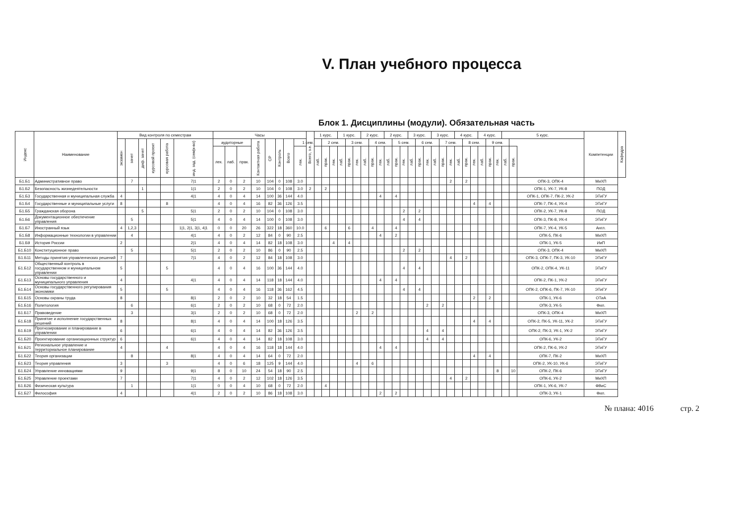V. План учебного процесса
Блок 1. Дисциплины (модули). Обязательная часть
| Индекс | Наименование | Вид контроля по семестрам | | | | | | Часы | | | | | | | | Всего, з.е. | 1 курс. | | | 1 курс. | | | 2 курс. | | | 2 курс. | | | 3 курс. | | | 3 курс. | | | 4 курс. | | | 4 курс. | | | 5 курс. | | | Компетенции | Кафедра |
| --- | --- | --- | --- | --- | --- | --- | --- | --- | --- | --- | --- | --- | --- | --- | --- | --- | --- | --- | --- | --- | --- | --- | --- | --- | --- | --- | --- | --- | --- | --- | --- | --- | --- | --- | --- | --- | --- | --- | --- | --- | --- | --- | --- | --- | --- |
| | | экзамен | зачет | диф. зачет | курсовой проект | курсовая работа | инд. зад. (сем/к-во) | аудиторные | | | Контактная работа | СР | Контроль | Всего | 1 сем. | | | 2 сем. | | | 3 сем. | | | 4 сем. | | | 5 сем. | | | 6 сем. | | | 7 сем. | | | 8 сем. | | | 9 сем. | | | | | | |
| | | | | | | | | лек. | лаб. | прак. | | | | | лек. | | лаб. | прак. | лек. | лаб. | прак. | лек. | лаб. | прак. | лек. | лаб. | прак. | лек. | лаб. | прак. | лек. | лаб. | прак. | лек. | лаб. | прак. | лек. | лаб. | прак. | лек. | лаб. | прак. | | | |
| Б1.Б1 | Административное право | | 7 | | | | 7/1 | 2 | 0 | 2 | 10 | 104 | 0 | 108 | 3.0 | | | | | | | | | | | | | | | | | | | 2 | | 2 | | | | | | | ОПК-3, ОПК-4 | МиХП | |
| Б1.Б2 | Безопасность жизнедеятельности | | | 1 | | | 1/1 | 2 | 0 | 2 | 10 | 104 | 0 | 108 | 3.0 | 2 | | 2 | | | | | | | | | | | | | | | | | | | | | | | | | ОПК-1, УК-7, УК-8 | ПОД | |
| Б1.Б3 | Государственная и муниципальная служба | 4 | | | | | 4/1 | 4 | 0 | 4 | 14 | 100 | 36 | 144 | 4.0 | | | | | | | | | | 4 | | 4 | | | | | | | | | | | | | | | | ОПК-1, ОПК-7, ПК-2, УК-2 | ЭТиГУ | |
| Б1.Б4 | Государственные и муниципальные услуги | 8 | | | | 8 | | 4 | 0 | 4 | 16 | 82 | 36 | 126 | 3.5 | | | | | | | | | | | | | | | | | | | | | | 4 | | 4 | | | | ОПК-7, ПК-4, УК-4 | ЭТиГУ | |
| Б1.Б5 | Гражданская оборона | | | 5 | | | 5/1 | 2 | 0 | 2 | 10 | 104 | 0 | 108 | 3.0 | | | | | | | | | | | | | 2 | | 2 | | | | | | | | | | | | | ОПК-2, УК-7, УК-8 | ПОД | |
| Б1.Б6 | Документационное обеспечение управления | | 5 | | | | 5/1 | 4 | 0 | 4 | 14 | 100 | 0 | 108 | 3.0 | | | | | | | | | | | | | 4 | | 4 | | | | | | | | | | | | | ОПК-3, ПК-8, УК-4 | ЭТиГУ | |
| Б1.Б7 | Иностранный язык | 4 | 1,2,3 | | | | 1/1, 2/1, 3/1, 4/1 | 0 | 0 | 20 | 26 | 322 | 18 | 360 | 10.0 | | | 6 | | | 6 | | | 4 | | | 4 | | | | | | | | | | | | | | | | ОПК-7, УК-4, УК-5 | Англ. | |
| Б1.Б8 | Информационные технологии в управлении | | 4 | | | | 4/1 | 4 | 0 | 2 | 12 | 84 | 0 | 90 | 2.5 | | | | | | | | | | 4 | | 2 | | | | | | | | | | | | | | | | ОПК-5, ПК-6 | МиХП | |
| Б1.Б9 | История России | 2 | | | | | 2/1 | 4 | 0 | 4 | 14 | 82 | 18 | 108 | 3.0 | | | | 4 | | 4 | | | | | | | | | | | | | | | | | | | | | | ОПК-1, УК-5 | ИиП | |
| Б1.Б10 | Конституционное право | | 5 | | | | 5/1 | 2 | 0 | 2 | 10 | 86 | 0 | 90 | 2.5 | | | | | | | | | | | | | 2 | | 2 | | | | | | | | | | | | | ОПК-3, ОПК-4 | МиХП | |
| Б1.Б11 | Методы принятия управленческих решений | 7 | | | | | 7/1 | 4 | 0 | 2 | 12 | 84 | 18 | 108 | 3.0 | | | | | | | | | | | | | | | | | | | 4 | | 2 | | | | | | | ОПК-3, ОПК-7, ПК-3, УК-10 | ЭТиГУ | |
| Б1.Б12 | Общественный контроль в государственном и муниципальном управлении | 5 | | | | 5 | | 4 | 0 | 4 | 16 | 100 | 36 | 144 | 4.0 | | | | | | | | | | | | | 4 | | 4 | | | | | | | | | | | | | ОПК-2, ОПК-4, УК-11 | ЭТиГУ | |
| Б1.Б13 | Основы государственного и муниципального управления | 4 | | | | | 4/1 | 4 | 0 | 4 | 14 | 118 | 18 | 144 | 4.0 | | | | | | | | | | 4 | | 4 | | | | | | | | | | | | | | | | ОПК-2, ПК-1, УК-2 | ЭТиГУ | |
| Б1.Б14 | Основы государственного регулирования экономики | 5 | | | | 5 | | 4 | 0 | 4 | 16 | 118 | 36 | 162 | 4.5 | | | | | | | | | | | | | 4 | | 4 | | | | | | | | | | | | | ОПК-2, ОПК-6, ПК-7, УК-10 | ЭТиГУ | |
| Б1.Б15 | Основы охраны труда | 8 | | | | | 8/1 | 2 | 0 | 2 | 10 | 32 | 18 | 54 | 1.5 | | | | | | | | | | | | | | | | | | | | | | 2 | | 2 | | | | ОПК-1, УК-6 | ОТиА | |
| Б1.Б16 | Политология | | 6 | | | | 6/1 | 2 | 0 | 2 | 10 | 68 | 0 | 72 | 2.0 | | | | | | | | | | | | | | | | 2 | | 2 | | | | | | | | | | ОПК-3, УК-5 | Фил. | |
| Б1.Б17 | Правоведение | | 3 | | | | 3/1 | 2 | 0 | 2 | 10 | 68 | 0 | 72 | 2.0 | | | | | | | 2 | | 2 | | | | | | | | | | | | | | | | | | | ОПК-3, ОПК-4 | МиХП | |
| Б1.Б18 | Принятие и исполнение государственных решений | 8 | | | | | 8/1 | 4 | 0 | 4 | 14 | 100 | 18 | 126 | 3.5 | | | | | | | | | | | | | | | | | | | | | | 4 | | 4 | | | | ОПК-2, ПК-5, УК-11, УК-2 | ЭТиГУ | |
| Б1.Б19 | Прогнозирование и планирование в управлении | 6 | | | | | 6/1 | 4 | 0 | 4 | 14 | 82 | 36 | 126 | 3.5 | | | | | | | | | | | | | | | | 4 | | 4 | | | | | | | | | | ОПК-2, ПК-3, УК-1, УК-2 | ЭТиГУ | |
| Б1.Б20 | Проектирование организационных структур | 6 | | | | | 6/1 | 4 | 0 | 4 | 14 | 82 | 18 | 108 | 3.0 | | | | | | | | | | | | | | | | 4 | | 4 | | | | | | | | | | ОПК-6, УК-2 | ЭТиГУ | |
| Б1.Б21 | Региональное управление и территориальное планирование | 4 | | | | 4 | | 4 | 0 | 4 | 16 | 118 | 18 | 144 | 4.0 | | | | | | | | | | 4 | | 4 | | | | | | | | | | | | | | | | ОПК-2, ПК-6, УК-2 | ЭТиГУ | |
| Б1.Б22 | Теория организации | | 8 | | | | 8/1 | 4 | 0 | 4 | 14 | 64 | 0 | 72 | 2.0 | | | | | | | | | | | | | | | | | | | | | | 4 | | 4 | | | | ОПК-7, ПК-2 | МиХП | |
| Б1.Б23 | Теория управления | 3 | | | | 3 | | 4 | 0 | 6 | 18 | 125 | 9 | 144 | 4.0 | | | | | | | 4 | | 6 | | | | | | | | | | | | | | | | | | | ОПК-2, УК-10, УК-6 | ЭТиГУ | |
| Б1.Б24 | Управление инновациями | 9 | | | | | 9/1 | 8 | 0 | 10 | 24 | 54 | 18 | 90 | 2.5 | | | | | | | | | | | | | | | | | | | | | | | | | 8 | | 10 | ОПК-2, ПК-6 | ЭТиГУ | |
| Б1.Б25 | Управление проектами | 7 | | | | | 7/1 | 4 | 0 | 2 | 12 | 102 | 18 | 126 | 3.5 | | | | | | | | | | | | | | | | | | | 4 | | 2 | | | | | | | ОПК-6, УК-2 | МиХП | |
| Б1.Б26 | Физическая культура | | 1 | | | | 1/1 | 0 | 0 | 4 | 10 | 68 | 0 | 72 | 2.0 | | | 4 | | | | | | | | | | | | | | | | | | | | | | | | | ОПК-1, УК-6, УК-7 | ФВиС | |
| Б1.Б27 | Философия | 4 | | | | | 4/1 | 2 | 0 | 2 | 10 | 86 | 18 | 108 | 3.0 | | | | | | | | | | 2 | | 2 | | | | | | | | | | | | | | | | ОПК-3, УК-1 | Фил. | |
№ плана: 4016 стр. 2